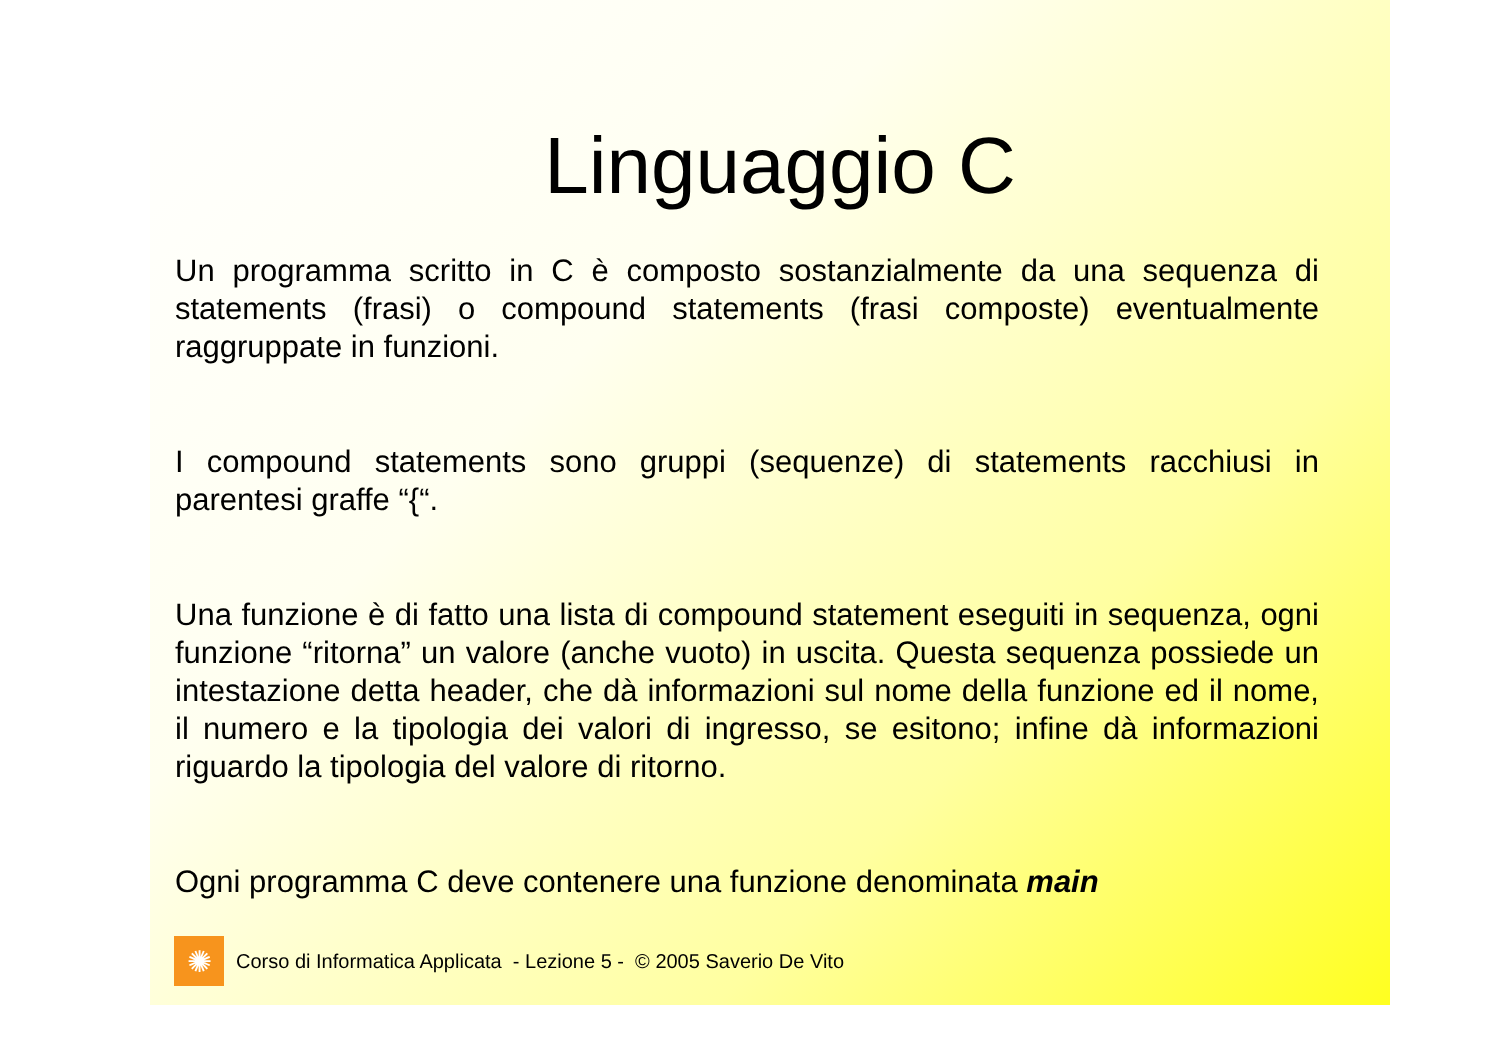Linguaggio C
Un programma scritto in C è composto sostanzialmente da una sequenza di statements (frasi) o compound statements (frasi composte) eventualmente raggruppate in funzioni.
I compound statements sono gruppi (sequenze) di statements racchiusi in parentesi graffe “{“.
Una funzione è di fatto una lista di compound statement eseguiti in sequenza, ogni funzione “ritorna” un valore (anche vuoto) in uscita. Questa sequenza possiede un intestazione detta header, che dà informazioni sul nome della funzione ed il nome, il numero e la tipologia dei valori di ingresso, se esitono; infine dà informazioni riguardo la tipologia del valore di ritorno.
Ogni programma C deve contenere una funzione denominata main
✺
Corso di Informatica Applicata - Lezione 5 - © 2005 Saverio De Vito